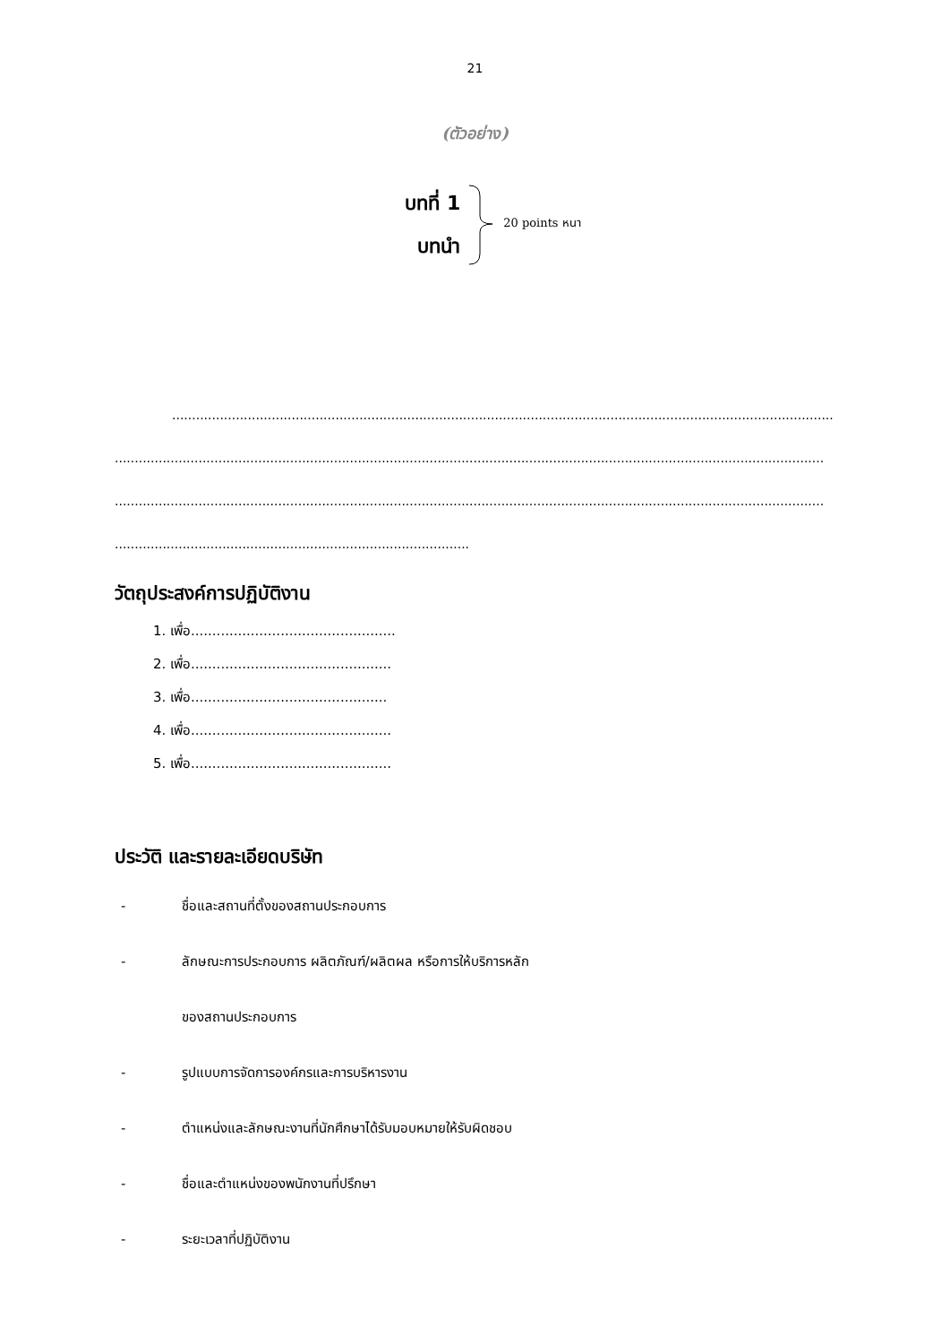21
(ตัวอย่าง)
บทที่ 1
บทนำ
20 points หนา
..........................................................................................................................................................................
..................................................................................................................................................................................
..................................................................................................................................................................................
.........................................................................................
วัตถุประสงค์การปฏิบัติงาน
1. เพื่อ................................................
2. เพื่อ...............................................
3. เพื่อ..............................................
4. เพื่อ...............................................
5. เพื่อ...............................................
ประวัติ และรายละเอียดบริษัท
- ชื่อและสถานที่ตั้งของสถานประกอบการ
- ลักษณะการประกอบการ ผลิตภัณฑ์/ผลิตผล หรือการให้บริการหลัก
ของสถานประกอบการ
- รูปแบบการจัดการองค์กรและการบริหารงาน
- ตำแหน่งและลักษณะงานที่นักศึกษาได้รับมอบหมายให้รับผิดชอบ
- ชื่อและตำแหน่งของพนักงานที่ปรึกษา
- ระยะเวลาที่ปฏิบัติงาน